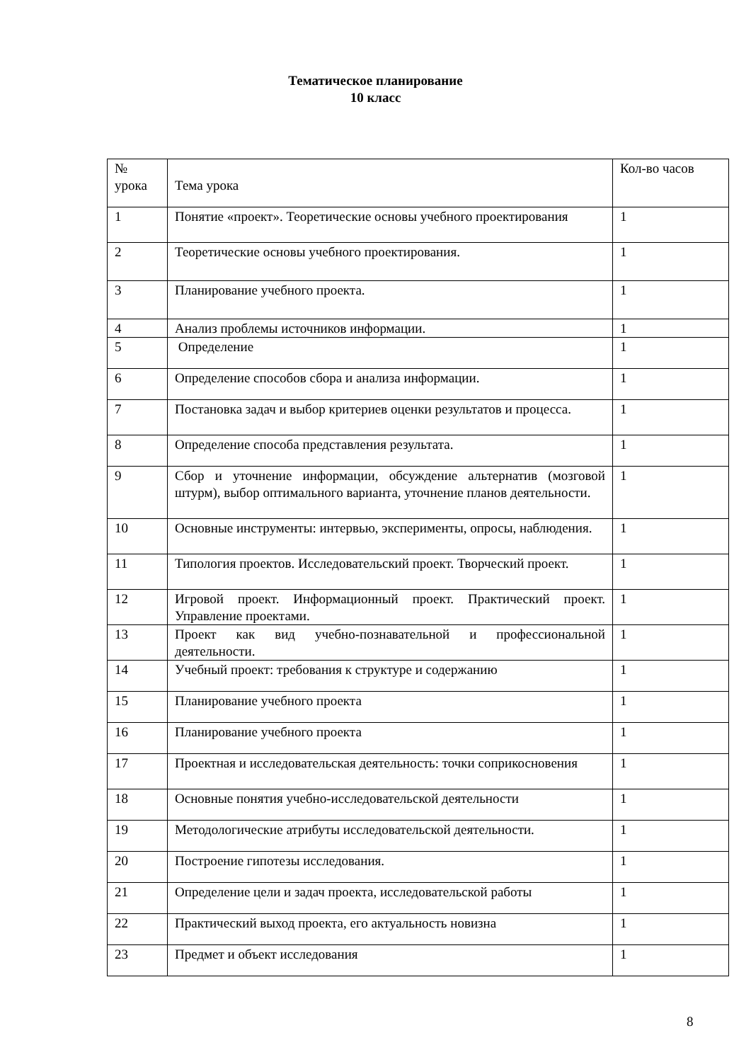Тематическое планирование
10 класс
| № урока | Тема урока | Кол-во часов |
| 1 | Понятие «проект». Теоретические основы учебного проектирования | 1 |
| 2 | Теоретические основы учебного проектирования. | 1 |
| 3 | Планирование учебного проекта. | 1 |
| 4 | Анализ проблемы источников информации. | 1 |
| 5 | Определение | 1 |
| 6 | Определение способов сбора и анализа информации. | 1 |
| 7 | Постановка задач и выбор критериев оценки результатов и процесса. | 1 |
| 8 | Определение способа представления результата. | 1 |
| 9 | Сбор и уточнение информации, обсуждение альтернатив (мозговой штурм), выбор оптимального варианта, уточнение планов деятельности. | 1 |
| 10 | Основные инструменты: интервью, эксперименты, опросы, наблюдения. | 1 |
| 11 | Типология проектов. Исследовательский проект. Творческий проект. | 1 |
| 12 | Игровой проект. Информационный проект. Практический проект. Управление проектами. | 1 |
| 13 | Проект как вид учебно-познавательной и профессиональной деятельности. | 1 |
| 14 | Учебный проект: требования к структуре и содержанию | 1 |
| 15 | Планирование учебного проекта | 1 |
| 16 | Планирование учебного проекта | 1 |
| 17 | Проектная и исследовательская деятельность: точки соприкосновения | 1 |
| 18 | Основные понятия учебно-исследовательской деятельности | 1 |
| 19 | Методологические атрибуты исследовательской деятельности. | 1 |
| 20 | Построение гипотезы исследования. | 1 |
| 21 | Определение цели и задач проекта, исследовательской работы | 1 |
| 22 | Практический выход проекта, его актуальность новизна | 1 |
| 23 | Предмет и объект исследования | 1 |
8